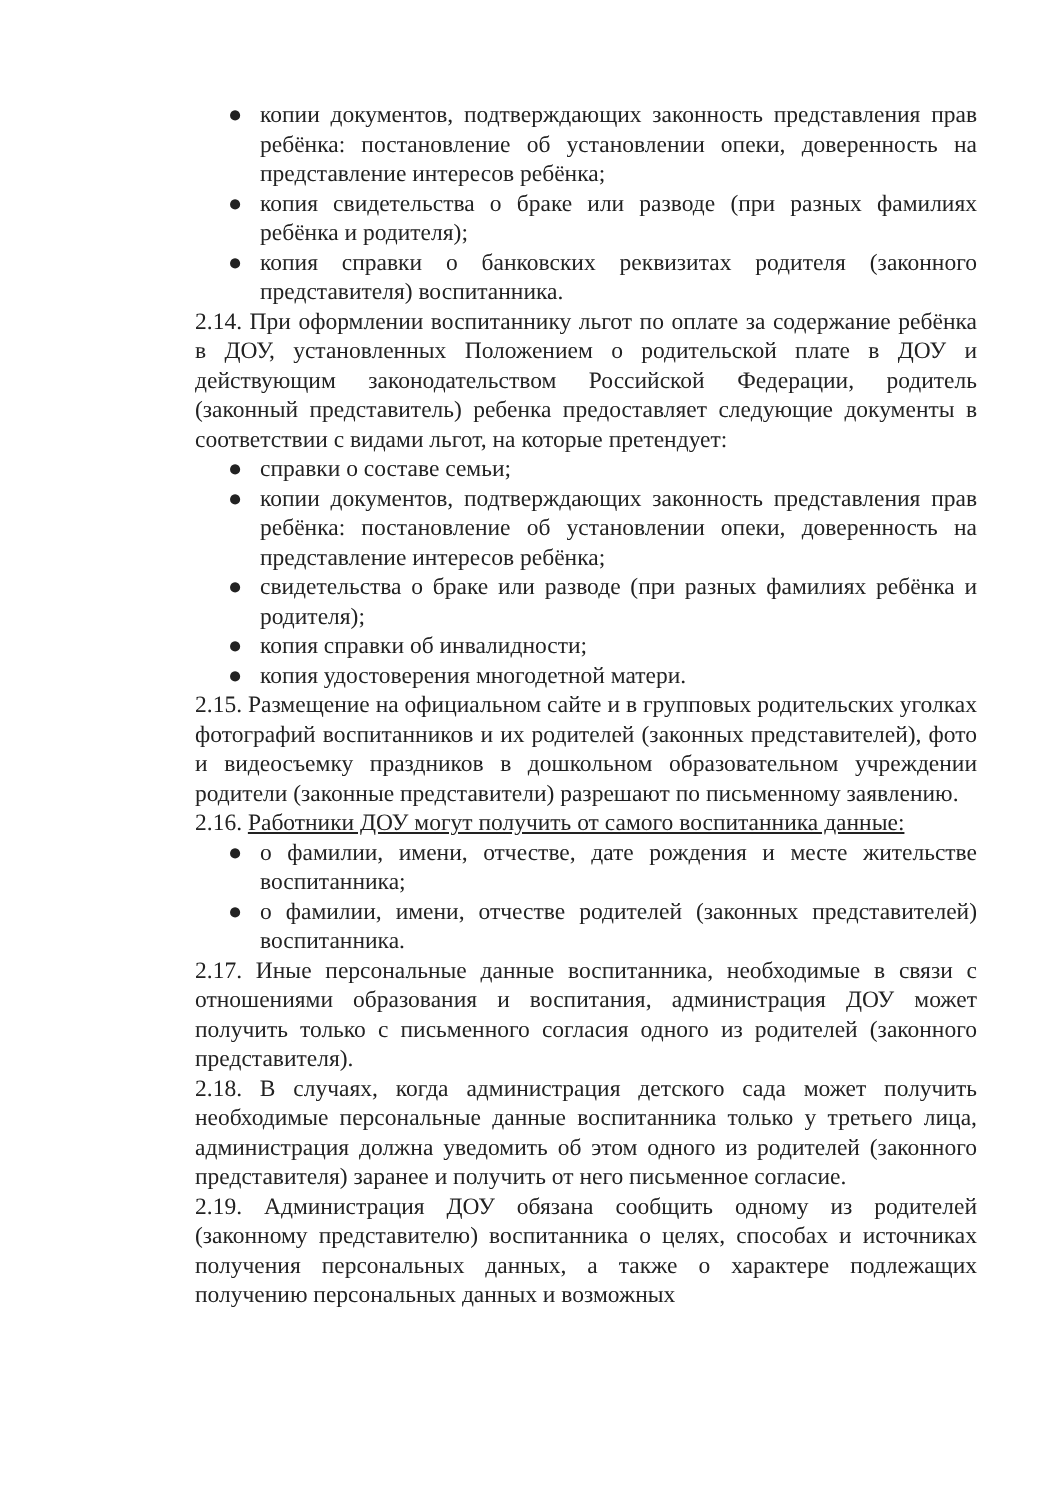● копии документов, подтверждающих законность представления прав ребёнка: постановление об установлении опеки, доверенность на представление интересов ребёнка;
● копия свидетельства о браке или разводе (при разных фамилиях ребёнка и родителя);
● копия справки о банковских реквизитах родителя (законного представителя) воспитанника.
2.14. При оформлении воспитаннику льгот по оплате за содержание ребёнка в ДОУ, установленных Положением о родительской плате в ДОУ и действующим законодательством Российской Федерации, родитель (законный представитель) ребенка предоставляет следующие документы в соответствии с видами льгот, на которые претендует:
● справки о составе семьи;
● копии документов, подтверждающих законность представления прав ребёнка: постановление об установлении опеки, доверенность на представление интересов ребёнка;
● свидетельства о браке или разводе (при разных фамилиях ребёнка и родителя);
● копия справки об инвалидности;
● копия удостоверения многодетной матери.
2.15. Размещение на официальном сайте и в групповых родительских уголках фотографий воспитанников и их родителей (законных представителей), фото и видеосъемку праздников в дошкольном образовательном учреждении родители (законные представители) разрешают по письменному заявлению.
2.16. Работники ДОУ могут получить от самого воспитанника данные:
● о фамилии, имени, отчестве, дате рождения и месте жительстве воспитанника;
● о фамилии, имени, отчестве родителей (законных представителей) воспитанника.
2.17. Иные персональные данные воспитанника, необходимые в связи с отношениями образования и воспитания, администрация ДОУ может получить только с письменного согласия одного из родителей (законного представителя).
2.18. В случаях, когда администрация детского сада может получить необходимые персональные данные воспитанника только у третьего лица, администрация должна уведомить об этом одного из родителей (законного представителя) заранее и получить от него письменное согласие.
2.19. Администрация ДОУ обязана сообщить одному из родителей (законному представителю) воспитанника о целях, способах и источниках получения персональных данных, а также о характере подлежащих получению персональных данных и возможных